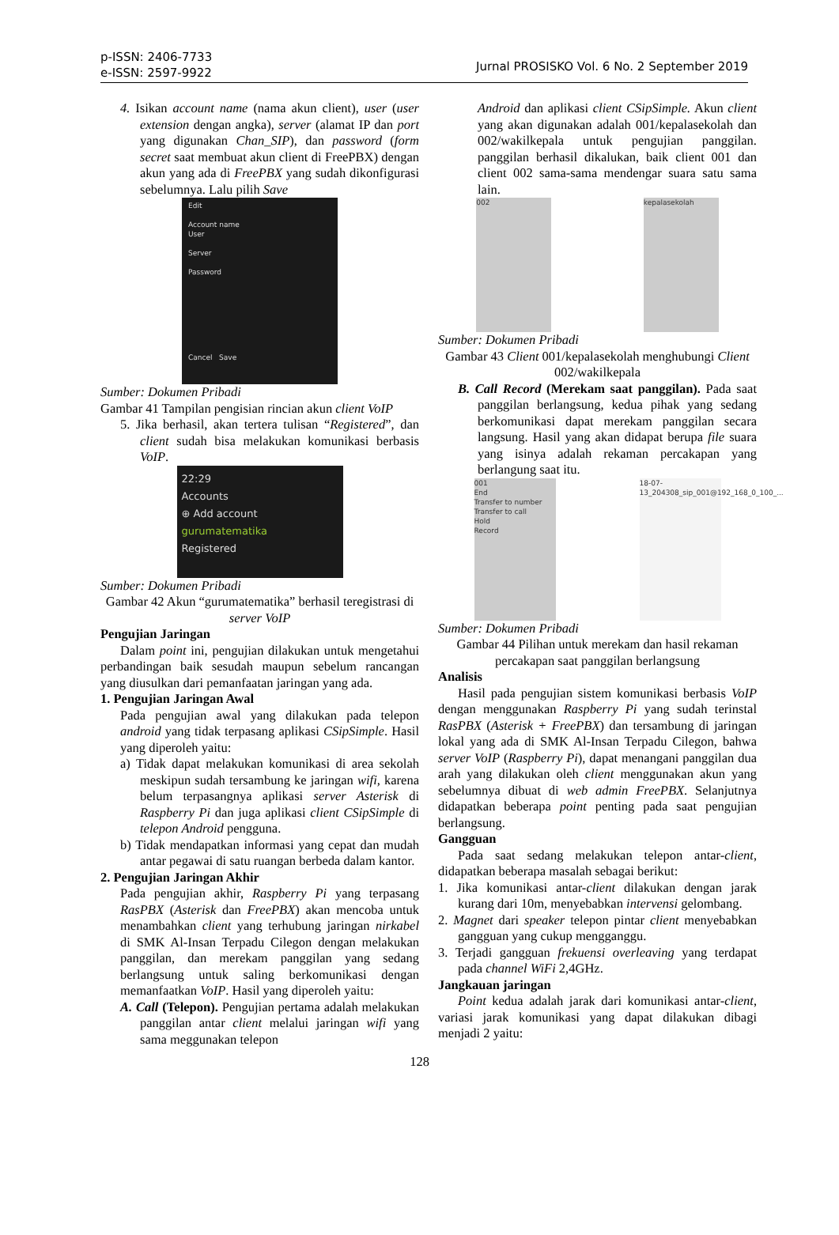p-ISSN: 2406-7733
e-ISSN: 2597-9922
Jurnal PROSISKO Vol. 6 No. 2 September 2019
4. Isikan account name (nama akun client), user (user extension dengan angka), server (alamat IP dan port yang digunakan Chan_SIP), dan password (form secret saat membuat akun client di FreePBX) dengan akun yang ada di FreePBX yang sudah dikonfigurasi sebelumnya. Lalu pilih Save
Edit
Account name
User
Server
Password
Cancel Save
Sumber: Dokumen Pribadi
Gambar 41 Tampilan pengisian rincian akun client VoIP
5. Jika berhasil, akan tertera tulisan “Registered”, dan client sudah bisa melakukan komunikasi berbasis VoIP.
22:29
Accounts
⊕ Add account
gurumatematika
Registered
Sumber: Dokumen Pribadi
Gambar 42 Akun “gurumatematika” berhasil teregistrasi di server VoIP
Pengujian Jaringan
Dalam point ini, pengujian dilakukan untuk mengetahui perbandingan baik sesudah maupun sebelum rancangan yang diusulkan dari pemanfaatan jaringan yang ada.
1. Pengujian Jaringan Awal
Pada pengujian awal yang dilakukan pada telepon android yang tidak terpasang aplikasi CSipSimple. Hasil yang diperoleh yaitu:
a) Tidak dapat melakukan komunikasi di area sekolah meskipun sudah tersambung ke jaringan wifi, karena belum terpasangnya aplikasi server Asterisk di Raspberry Pi dan juga aplikasi client CSipSimple di telepon Android pengguna.
b) Tidak mendapatkan informasi yang cepat dan mudah antar pegawai di satu ruangan berbeda dalam kantor.
2. Pengujian Jaringan Akhir
Pada pengujian akhir, Raspberry Pi yang terpasang RasPBX (Asterisk dan FreePBX) akan mencoba untuk menambahkan client yang terhubung jaringan nirkabel di SMK Al-Insan Terpadu Cilegon dengan melakukan panggilan, dan merekam panggilan yang sedang berlangsung untuk saling berkomunikasi dengan memanfaatkan VoIP. Hasil yang diperoleh yaitu:
A. Call (Telepon). Pengujian pertama adalah melakukan panggilan antar client melalui jaringan wifi yang sama meggunakan telepon
Android dan aplikasi client CSipSimple. Akun client yang akan digunakan adalah 001/kepalasekolah dan 002/wakilkepala untuk pengujian panggilan. panggilan berhasil dikalukan, baik client 001 dan client 002 sama-sama mendengar suara satu sama lain.
002 kepalasekolah
Sumber: Dokumen Pribadi
Gambar 43 Client 001/kepalasekolah menghubungi Client 002/wakilkepala
B. Call Record (Merekam saat panggilan). Pada saat panggilan berlangsung, kedua pihak yang sedang berkomunikasi dapat merekam panggilan secara langsung. Hasil yang akan didapat berupa file suara yang isinya adalah rekaman percakapan yang berlangung saat itu.
001
End
Transfer to number
Transfer to call
Hold
Record
18-07-13_204308_sip_001@192_168_0_100_...
Sumber: Dokumen Pribadi
Gambar 44 Pilihan untuk merekam dan hasil rekaman percakapan saat panggilan berlangsung
Analisis
Hasil pada pengujian sistem komunikasi berbasis VoIP dengan menggunakan Raspberry Pi yang sudah terinstal RasPBX (Asterisk + FreePBX) dan tersambung di jaringan lokal yang ada di SMK Al-Insan Terpadu Cilegon, bahwa server VoIP (Raspberry Pi), dapat menangani panggilan dua arah yang dilakukan oleh client menggunakan akun yang sebelumnya dibuat di web admin FreePBX. Selanjutnya didapatkan beberapa point penting pada saat pengujian berlangsung.
Gangguan
Pada saat sedang melakukan telepon antar-client, didapatkan beberapa masalah sebagai berikut:
1. Jika komunikasi antar-client dilakukan dengan jarak kurang dari 10m, menyebabkan intervensi gelombang.
2. Magnet dari speaker telepon pintar client menyebabkan gangguan yang cukup mengganggu.
3. Terjadi gangguan frekuensi overleaving yang terdapat pada channel WiFi 2,4GHz.
Jangkauan jaringan
Point kedua adalah jarak dari komunikasi antar-client, variasi jarak komunikasi yang dapat dilakukan dibagi menjadi 2 yaitu:
128